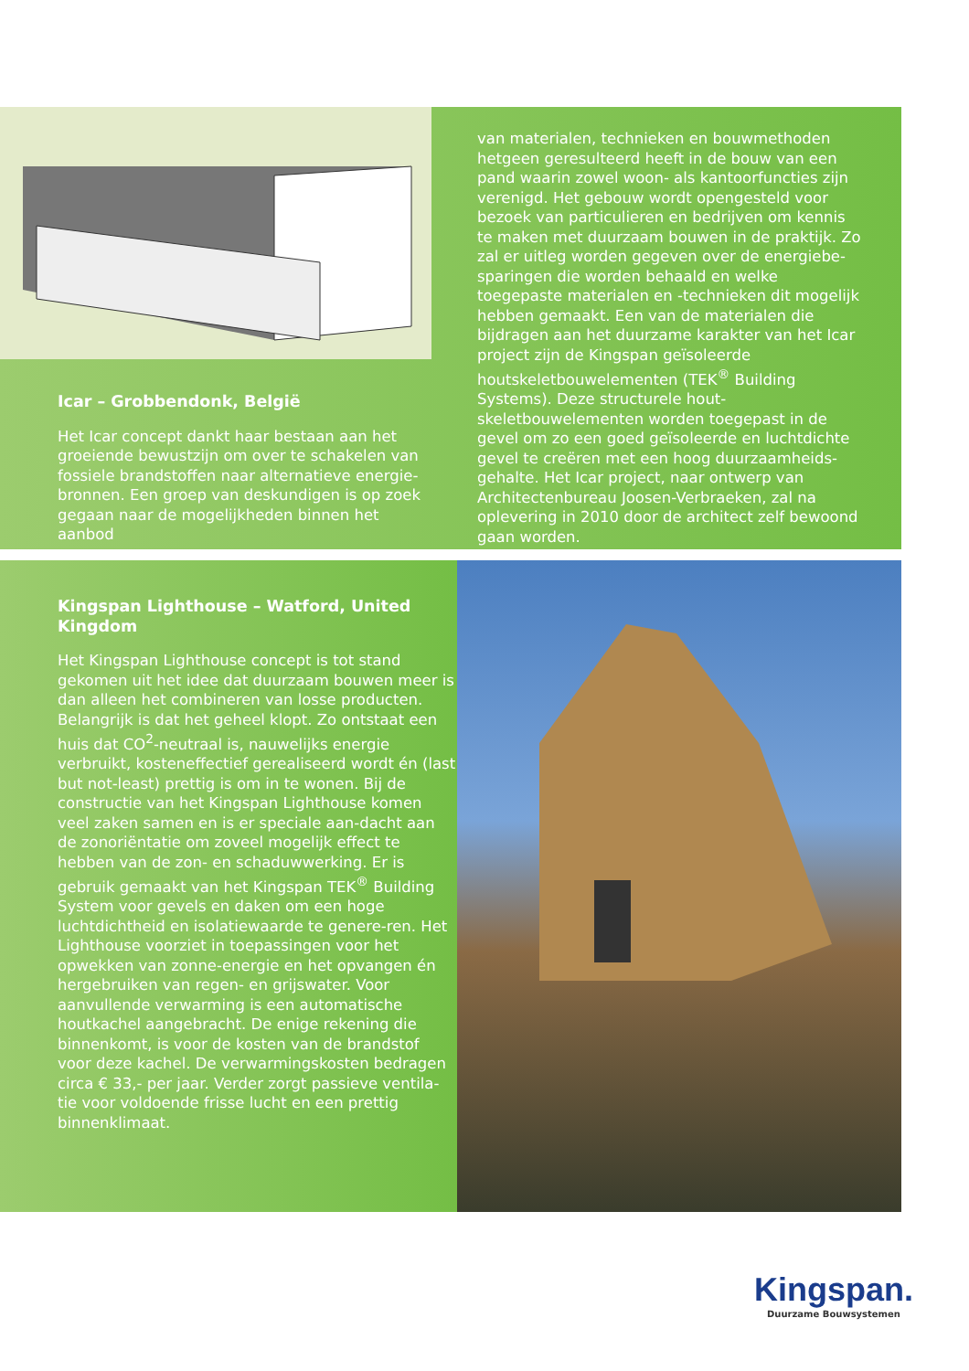Icar – Grobbendonk, België
Het Icar concept dankt haar bestaan aan het groeiende bewustzijn om over te schakelen van fossiele brandstoffen naar alternatieve energie-bronnen. Een groep van deskundigen is op zoek gegaan naar de mogelijkheden binnen het aanbod
van materialen, technieken en bouwmethoden hetgeen geresulteerd heeft in de bouw van een pand waarin zowel woon- als kantoorfuncties zijn verenigd. Het gebouw wordt opengesteld voor bezoek van particulieren en bedrijven om kennis te maken met duurzaam bouwen in de praktijk. Zo zal er uitleg worden gegeven over de energiebe-sparingen die worden behaald en welke toegepaste materialen en -technieken dit mogelijk hebben gemaakt. Een van de materialen die bijdragen aan het duurzame karakter van het Icar project zijn de Kingspan geïsoleerde houtskeletbouwelementen (TEK<sup>®</sup> Building Systems). Deze structurele hout-skeletbouwelementen worden toegepast in de gevel om zo een goed geïsoleerde en luchtdichte gevel te creëren met een hoog duurzaamheids-gehalte. Het Icar project, naar ontwerp van Architectenbureau Joosen-Verbraeken, zal na oplevering in 2010 door de architect zelf bewoond gaan worden.
Kingspan Lighthouse – Watford, United Kingdom
Het Kingspan Lighthouse concept is tot stand gekomen uit het idee dat duurzaam bouwen meer is dan alleen het combineren van losse producten. Belangrijk is dat het geheel klopt. Zo ontstaat een huis dat CO<sup>2</sup>-neutraal is, nauwelijks energie verbruikt, kosteneffectief gerealiseerd wordt én (last but not-least) prettig is om in te wonen. Bij de constructie van het Kingspan Lighthouse komen veel zaken samen en is er speciale aan-dacht aan de zonoriëntatie om zoveel mogelijk effect te hebben van de zon- en schaduwwerking. Er is gebruik gemaakt van het Kingspan TEK<sup>®</sup> Building System voor gevels en daken om een hoge luchtdichtheid en isolatiewaarde te genere-ren. Het Lighthouse voorziet in toepassingen voor het opwekken van zonne-energie en het opvangen én hergebruiken van regen- en grijswater. Voor aanvullende verwarming is een automatische houtkachel aangebracht. De enige rekening die binnenkomt, is voor de kosten van de brandstof voor deze kachel. De verwarmingskosten bedragen circa € 33,- per jaar. Verder zorgt passieve ventila-tie voor voldoende frisse lucht en een prettig binnenklimaat.
Kingspan.
Duurzame Bouwsystemen